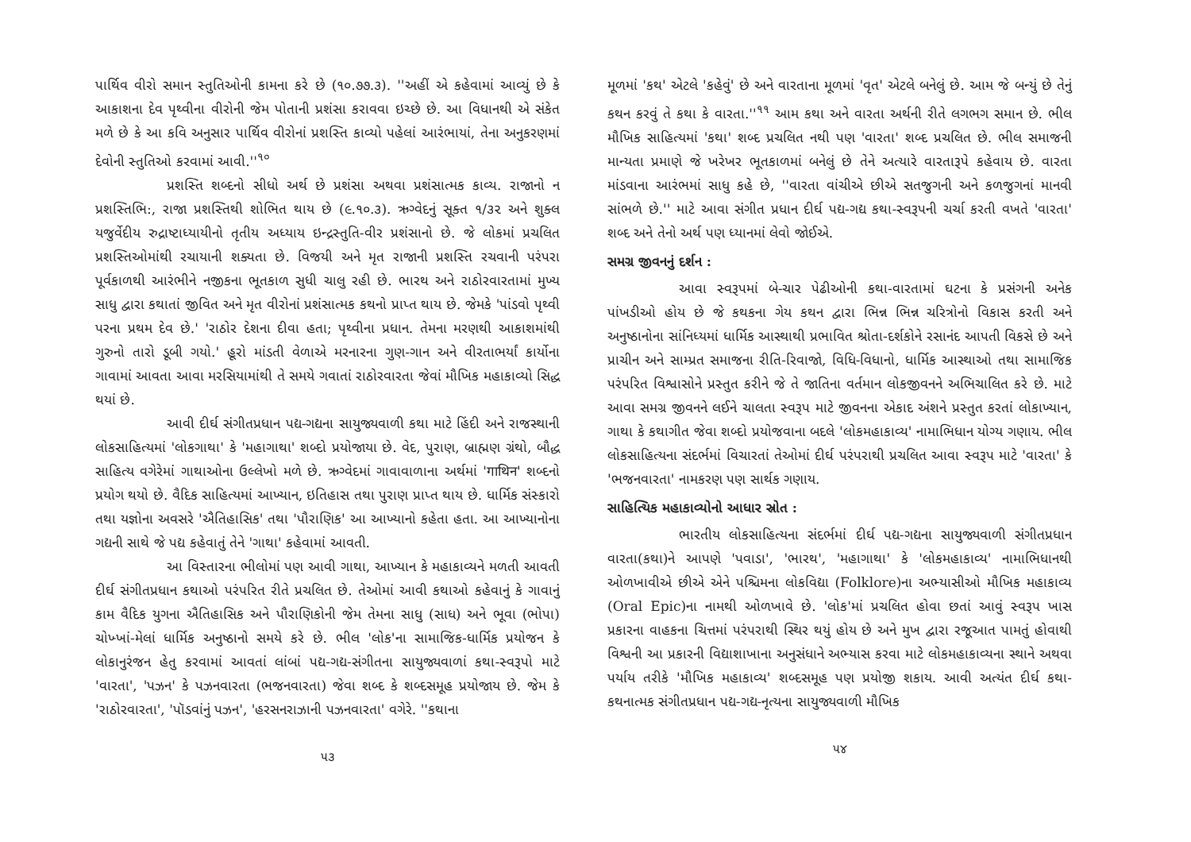પાર્થિવ વીરો સમાન સ્તુતિઓની કામના કરે છે (૧૦.૭૭.૩). ''અહીં એ કહેવામાં આવ્યું છે કે આકાશના દેવ પૃથ્વીના વીરોની જેમ પોતાની પ્રશંસા કરાવવા ઇચ્છે છે. આ વિધાનથી એ સંકેત મળે છે કે આ કવિ અનુસાર પાર્થિવ વીરોનાં પ્રશસ્તિ કાવ્યો પહેલાં આરંભાયાં, તેના અનુકરણમાં દેવોની સ્તુતિઓ કરવામાં આવી.''<sup>૧૦</sup>
પ્રશસ્તિ શબ્દનો સીધો અર્થ છે પ્રશંસા અથવા પ્રશંસાત્મક કાવ્ય. રાજાનો ન પ્રશસ્તિભિ:, રાજા પ્રશસ્તિથી શોભિત થાય છે (૯.૧૦.૩). ઋગ્વેદનું સૂક્ત ૧/૩૨ અને શુક્લ યજુર્વેદીય રુદ્રાષ્ટાધ્યાયીનો તૃતીય અધ્યાય ઇન્દ્રસ્તુતિ-વીર પ્રશંસાનો છે. જે લોકમાં પ્રચલિત પ્રશસ્તિઓમાંથી રચાયાની શક્યતા છે. વિજયી અને મૃત રાજાની પ્રશસ્તિ રચવાની પરંપરા પૂર્વકાળથી આરંભીને નજીકના ભૂતકાળ સુધી ચાલુ રહી છે. ભારથ અને રાઠોરવારતામાં મુખ્ય સાધુ દ્વારા કથાતાં જીવિત અને મૃત વીરોનાં પ્રશંસાત્મક કથનો પ્રાપ્ત થાય છે. જેમકે 'પાંડવો પૃથ્વી પરના પ્રથમ દેવ છે.' 'રાઠોર દેશના દીવા હતા; પૃથ્વીના પ્રધાન. તેમના મરણથી આકાશમાંથી ગુરુનો તારો ડૂબી ગયો.' હૂરો માંડતી વેળાએ મરનારના ગુણ-ગાન અને વીરતાભર્યાં કાર્યોના ગાવામાં આવતા આવા મરસિયામાંથી તે સમયે ગવાતાં રાઠોરવારતા જેવાં મૌખિક મહાકાવ્યો સિદ્ધ થયાં છે.
આવી દીર્ઘ સંગીતપ્રધાન પદ્ય-ગદ્યના સાયુજ્યવાળી કથા માટે હિંદી અને રાજસ્થાની લોકસાહિત્યમાં 'લોકગાથા' કે 'મહાગાથા' શબ્દો પ્રયોજાયા છે. વેદ, પુરાણ, બ્રાહ્મણ ગ્રંથો, બૌદ્ધ સાહિત્ય વગેરેમાં ગાથાઓના ઉલ્લેખો મળે છે. ઋગ્વેદમાં ગાવાવાળાના અર્થમાં 'गाथिन' શબ્દનો પ્રયોગ થયો છે. વૈદિક સાહિત્યમાં આખ્યાન, ઇતિહાસ તથા પુરાણ પ્રાપ્ત થાય છે. ધાર્મિક સંસ્કારો તથા યજ્ઞોના અવસરે 'ઐતિહાસિક' તથા 'પૌરાણિક' આ આખ્યાનો કહેતા હતા. આ આખ્યાનોના ગદ્યની સાથે જે પદ્ય કહેવાતું તેને 'ગાથા' કહેવામાં આવતી.
આ વિસ્તારના ભીલોમાં પણ આવી ગાથા, આખ્યાન કે મહાકાવ્યને મળતી આવતી દીર્ઘ સંગીતપ્રધાન કથાઓ પરંપરિત રીતે પ્રચલિત છે. તેઓમાં આવી કથાઓ કહેવાનું કે ગાવાનું કામ વૈદિક યુગના ઐતિહાસિક અને પૌરાણિકોની જેમ તેમના સાધુ (સાધ) અને ભૂવા (ભોપા) ચોખ્ખાં-મેલાં ધાર્મિક અનુષ્ઠાનો સમયે કરે છે. ભીલ 'લોક'ના સામાજિક-ધાર્મિક પ્રયોજન કે લોકાનુરંજન હેતુ કરવામાં આવતાં લાંબાં પદ્ય-ગદ્ય-સંગીતના સાયુજ્યવાળાં કથા-સ્વરૂપો માટે 'વારતા', 'પઝન' કે પઝનવારતા (ભજનવારતા) જેવા શબ્દ કે શબ્દસમૂહ પ્રયોજાય છે. જેમ કે 'રાઠોરવારતા', 'પૉડવાંનું પઝન', 'હરસનરાઝાની પઝનવારતા' વગેરે. ''કથાના
૫૩
મૂળમાં 'કથ' એટલે 'કહેવું' છે અને વારતાના મૂળમાં 'વૃત' એટલે બનેલું છે. આમ જે બન્યું છે તેનું કથન કરવું તે કથા કે વારતા.''<sup>૧૧</sup> આમ કથા અને વારતા અર્થની રીતે લગભગ સમાન છે. ભીલ મૌખિક સાહિત્યમાં 'કથા' શબ્દ પ્રચલિત નથી પણ 'વારતા' શબ્દ પ્રચલિત છે. ભીલ સમાજની માન્યતા પ્રમાણે જે ખરેખર ભૂતકાળમાં બનેલું છે તેને અત્યારે વારતારૂપે કહેવાય છે. વારતા માંડવાના આરંભમાં સાધુ કહે છે, ''વારતા વાંચીએ છીએ સતજુગની અને કળજુગનાં માનવી સાંભળે છે.'' માટે આવા સંગીત પ્રધાન દીર્ઘ પદ્ય-ગદ્ય કથા-સ્વરૂપની ચર્ચા કરતી વખતે 'વારતા' શબ્દ અને તેનો અર્થ પણ ધ્યાનમાં લેવો જોઈએ.
સમગ્ર જીવનનું દર્શન :
આવા સ્વરૂપમાં બે-ચાર પેઢીઓની કથા-વારતામાં ઘટના કે પ્રસંગની અનેક પાંખડીઓ હોય છે જે કથકના ગેય કથન દ્વારા ભિન્ન ભિન્ન ચરિત્રોનો વિકાસ કરતી અને અનુષ્ઠાનોના સાંનિધ્યમાં ધાર્મિક આસ્થાથી પ્રભાવિત શ્રોતા-દર્શકોને રસાનંદ આપતી વિકસે છે અને પ્રાચીન અને સામ્પ્રત સમાજના રીતિ-રિવાજો, વિધિ-વિધાનો, ધાર્મિક આસ્થાઓ તથા સામાજિક પરંપરિત વિશ્વાસોને પ્રસ્તુત કરીને જે તે જાતિના વર્તમાન લોકજીવનને અભિચાલિત કરે છે. માટે આવા સમગ્ર જીવનને લઈને ચાલતા સ્વરૂપ માટે જીવનના એકાદ અંશને પ્રસ્તુત કરતાં લોકાખ્યાન, ગાથા કે કથાગીત જેવા શબ્દો પ્રયોજવાના બદલે 'લોકમહાકાવ્ય' નામાભિધાન યોગ્ય ગણાય. ભીલ લોકસાહિત્યના સંદર્ભમાં વિચારતાં તેઓમાં દીર્ઘ પરંપરાથી પ્રચલિત આવા સ્વરૂપ માટે 'વારતા' કે 'ભજનવારતા' નામકરણ પણ સાર્થક ગણાય.
સાહિત્યિક મહાકાવ્યોનો આધાર સ્રોત :
ભારતીય લોકસાહિત્યના સંદર્ભમાં દીર્ઘ પદ્ય-ગદ્યના સાયુજ્યવાળી સંગીતપ્રધાન વારતા(કથા)ને આપણે 'પવાડા', 'ભારથ', 'મહાગાથા' કે 'લોકમહાકાવ્ય' નામાભિધાનથી ઓળખાવીએ છીએ એને પશ્ચિમના લોકવિદ્યા (Folklore)ના અભ્યાસીઓ મૌખિક મહાકાવ્ય (Oral Epic)ના નામથી ઓળખાવે છે. 'લોક'માં પ્રચલિત હોવા છતાં આવું સ્વરૂપ ખાસ પ્રકારના વાહકના ચિત્તમાં પરંપરાથી સ્થિર થયું હોય છે અને મુખ દ્વારા રજૂઆત પામતું હોવાથી વિશ્વની આ પ્રકારની વિદ્યાશાખાના અનુસંધાને અભ્યાસ કરવા માટે લોકમહાકાવ્યના સ્થાને અથવા પર્યાય તરીકે 'મૌખિક મહાકાવ્ય' શબ્દસમૂહ પણ પ્રયોજી શકાય. આવી અત્યંત દીર્ઘ કથા-કથનાત્મક સંગીતપ્રધાન પદ્ય-ગદ્ય-નૃત્યના સાયુજ્યવાળી મૌખિક
૫૪